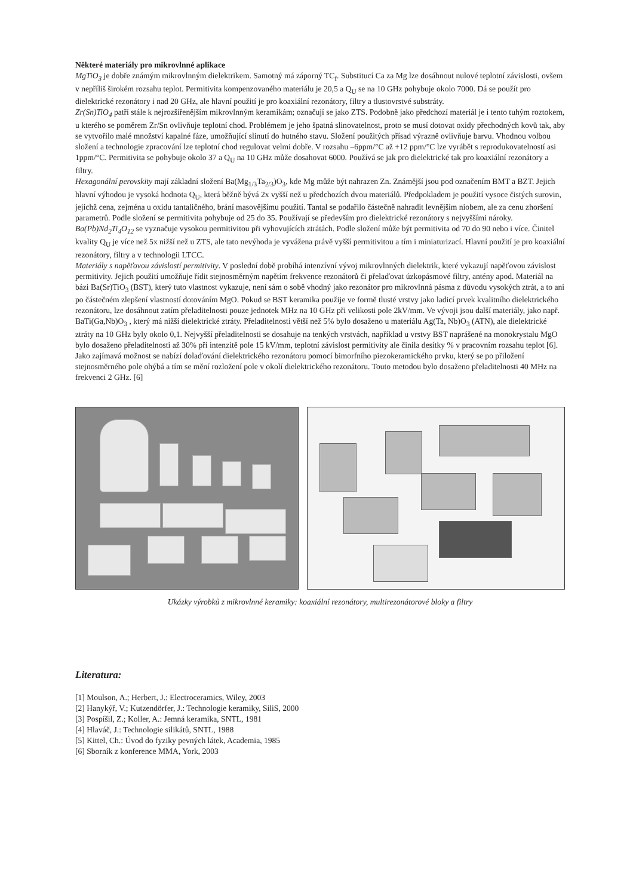Některé materiály pro mikrovlnné aplikace
MgTiO<sub>3</sub> je dobře známým mikrovlnným dielektrikem. Samotný má záporný TC<sub>f</sub>. Substitucí Ca za Mg lze dosáhnout nulové teplotní závislosti, ovšem v nepříliš širokém rozsahu teplot. Permitivita kompenzovaného materiálu je 20,5 a Q<sub>U</sub> se na 10 GHz pohybuje okolo 7000. Dá se použít pro dielektrické rezonátory i nad 20 GHz, ale hlavní použití je pro koaxiální rezonátory, filtry a tlustovrstvé substráty.
Zr(Sn)TiO<sub>4</sub> patří stále k nejrozšířenějším mikrovlnným keramikám; označují se jako ZTS. Podobně jako předchozí materiál je i tento tuhým roztokem, u kterého se poměrem Zr/Sn ovlivňuje teplotní chod. Problémem je jeho špatná slinovatelnost, proto se musí dotovat oxidy přechodných kovů tak, aby se vytvořilo malé množství kapalné fáze, umožňující slinutí do hutného stavu. Složení použitých přísad výrazně ovlivňuje barvu. Vhodnou volbou složení a technologie zpracování lze teplotní chod regulovat velmi dobře. V rozsahu –6ppm/°C až +12 ppm/°C lze vyrábět s reprodukovatelností asi 1ppm/°C. Permitivita se pohybuje okolo 37 a Q<sub>U</sub> na 10 GHz může dosahovat 6000. Používá se jak pro dielektrické tak pro koaxiální rezonátory a filtry.
Hexagonální perovskity mají základní složení Ba(Mg<sub>1/3</sub>Ta<sub>2/3</sub>)O<sub>3</sub>, kde Mg může být nahrazen Zn. Známější jsou pod označením BMT a BZT. Jejich hlavní výhodou je vysoká hodnota Q<sub>U</sub>, která běžně bývá 2x vyšší než u předchozích dvou materiálů. Předpokladem je použití vysoce čistých surovin, jejichž cena, zejména u oxidu tantaličného, brání masovějšímu použití. Tantal se podařilo částečně nahradit levnějším niobem, ale za cenu zhoršení parametrů. Podle složení se permitivita pohybuje od 25 do 35. Používají se především pro dielektrické rezonátory s nejvyššími nároky.
Ba(Pb)Nd<sub>2</sub>Ti<sub>4</sub>O<sub>12</sub> se vyznačuje vysokou permitivitou při vyhovujících ztrátách. Podle složení může být permitivita od 70 do 90 nebo i více. Činitel kvality Q<sub>U</sub> je více než 5x nižší než u ZTS, ale tato nevýhoda je vyvážena právě vyšší permitivitou a tím i miniaturizací. Hlavní použití je pro koaxiální rezonátory, filtry a v technologii LTCC.
Materiály s napěťovou závislostí permitivity. V poslední době probíhá intenzívní vývoj mikrovlnných dielektrik, které vykazují napěťovou závislost permitivity. Jejich použití umožňuje řídit stejnosměrným napětím frekvence rezonátorů či přelaďovat úzkopásmové filtry, antény apod. Materiál na bázi Ba(Sr)TiO<sub>3</sub> (BST), který tuto vlastnost vykazuje, není sám o sobě vhodný jako rezonátor pro mikrovlnná pásma z důvodu vysokých ztrát, a to ani po částečném zlepšení vlastností dotováním MgO. Pokud se BST keramika použije ve formě tlusté vrstvy jako ladicí prvek kvalitního dielektrického rezonátoru, lze dosáhnout zatím přeladitelnosti pouze jednotek MHz na 10 GHz při velikosti pole 2kV/mm. Ve vývoji jsou další materiály, jako např. BaTi(Ga,Nb)O<sub>3</sub> , který má nižší dielektrické ztráty. Přeladitelnosti větší než 5% bylo dosaženo u materiálu Ag(Ta, Nb)O<sub>3</sub> (ATN), ale dielektrické ztráty na 10 GHz byly okolo 0,1. Nejvyšší přeladitelnosti se dosahuje na tenkých vrstvách, například u vrstvy BST naprášené na monokrystalu MgO bylo dosaženo přeladitelnosti až 30% při intenzitě pole 15 kV/mm, teplotní závislost permitivity ale činila desítky % v pracovním rozsahu teplot [6].
Jako zajímavá možnost se nabízí dolaďování dielektrického rezonátoru pomocí bimorfního piezokeramického prvku, který se po přiložení stejnosměrného pole ohýbá a tím se mění rozložení pole v okolí dielektrického rezonátoru. Touto metodou bylo dosaženo přeladitelnosti 40 MHz na frekvenci 2 GHz. [6]
Ukázky výrobků z mikrovlnné keramiky: koaxiální rezonátory, multirezonátorové bloky a filtry
Literatura:
[1] Moulson, A.; Herbert, J.: Electroceramics, Wiley, 2003
[2] Hanykýř, V.; Kutzendörfer, J.: Technologie keramiky, SiliS, 2000
[3] Pospíšil, Z.; Koller, A.: Jemná keramika, SNTL, 1981
[4] Hlaváč, J.: Technologie silikátů, SNTL, 1988
[5] Kittel, Ch.: Úvod do fyziky pevných látek, Academia, 1985
[6] Sborník z konference MMA, York, 2003